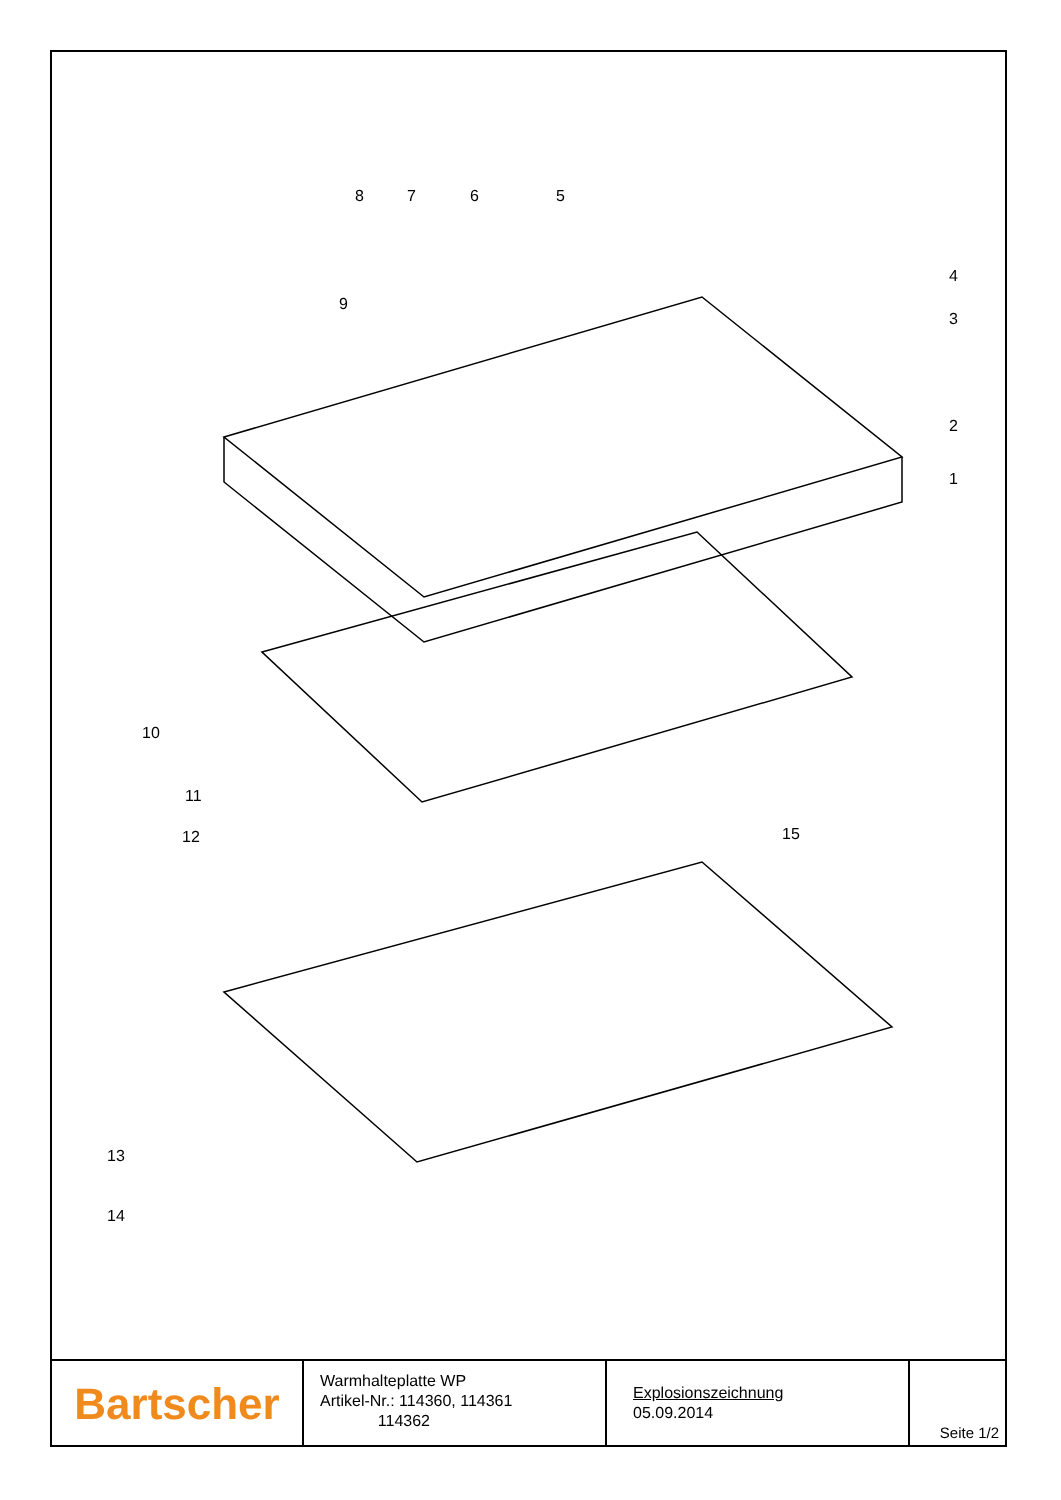8 7 6 5
4
3
9
2
1
10
11
12 15
13
14
Bartscher
Warmhalteplatte WP
Artikel-Nr.: 114360, 114361
114362
Explosionszeichnung
05.09.2014
Seite 1/2